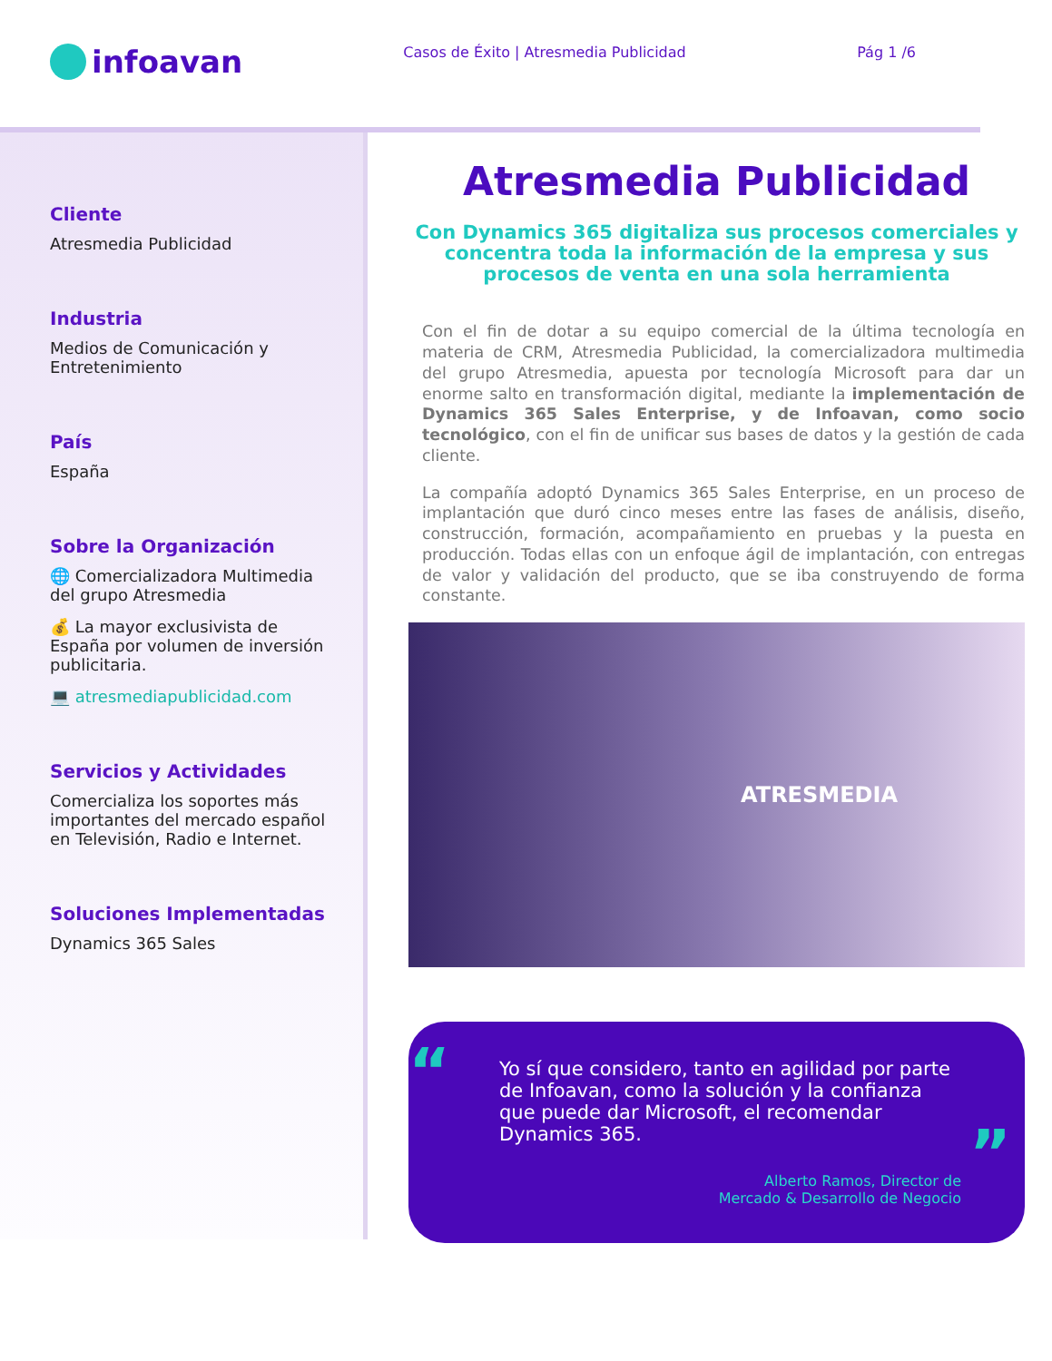infoavan
Casos de Éxito | Atresmedia Publicidad
Pág 1 /6
Cliente
Atresmedia Publicidad
Industria
Medios de Comunicación y Entretenimiento
País
España
Sobre la Organización
🌐 Comercializadora Multimedia del grupo Atresmedia
💰 La mayor exclusivista de España por volumen de inversión publicitaria.
💻 atresmediapublicidad.com
Servicios y Actividades
Comercializa los soportes más importantes del mercado español en Televisión, Radio e Internet.
Soluciones Implementadas
Dynamics 365 Sales
Atresmedia Publicidad
Con Dynamics 365 digitaliza sus procesos comerciales y concentra toda la información de la empresa y sus procesos de venta en una sola herramienta
Con el fin de dotar a su equipo comercial de la última tecnología en materia de CRM, Atresmedia Publicidad, la comercializadora multimedia del grupo Atresmedia, apuesta por tecnología Microsoft para dar un enorme salto en transformación digital, mediante la implementación de Dynamics 365 Sales Enterprise, y de Infoavan, como socio tecnológico, con el fin de unificar sus bases de datos y la gestión de cada cliente.
La compañía adoptó Dynamics 365 Sales Enterprise, en un proceso de implantación que duró cinco meses entre las fases de análisis, diseño, construcción, formación, acompañamiento en pruebas y la puesta en producción. Todas ellas con un enfoque ágil de implantación, con entregas de valor y validación del producto, que se iba construyendo de forma constante.
ATRESMEDIA
“Yo sí que considero, tanto en agilidad por parte de Infoavan, como la solución y la confianza que puede dar Microsoft, el recomendar Dynamics 365.”
Alberto Ramos, Director de
Mercado & Desarrollo de Negocio